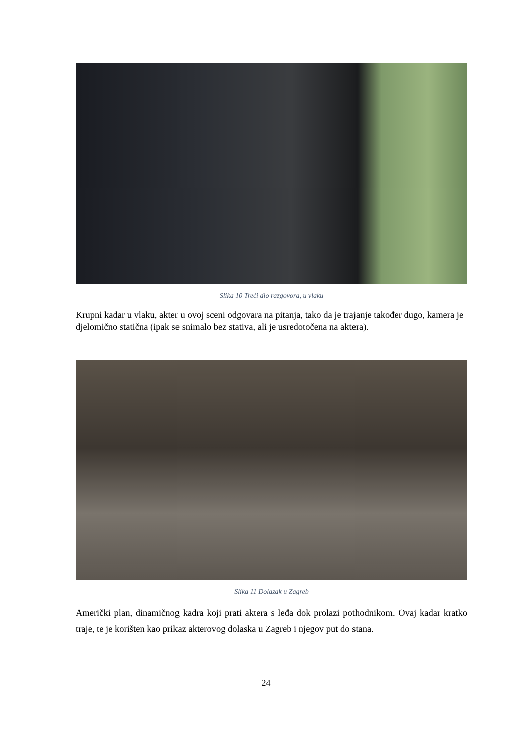Slika 10 Treći dio razgovora, u vlaku
Krupni kadar u vlaku, akter u ovoj sceni odgovara na pitanja, tako da je trajanje također dugo, kamera je djelomično statična (ipak se snimalo bez stativa, ali je usredotočena na aktera).
Slika 11 Dolazak u Zagreb
Američki plan, dinamičnog kadra koji prati aktera s leđa dok prolazi pothodnikom. Ovaj kadar kratko traje, te je korišten kao prikaz akterovog dolaska u Zagreb i njegov put do stana.
24